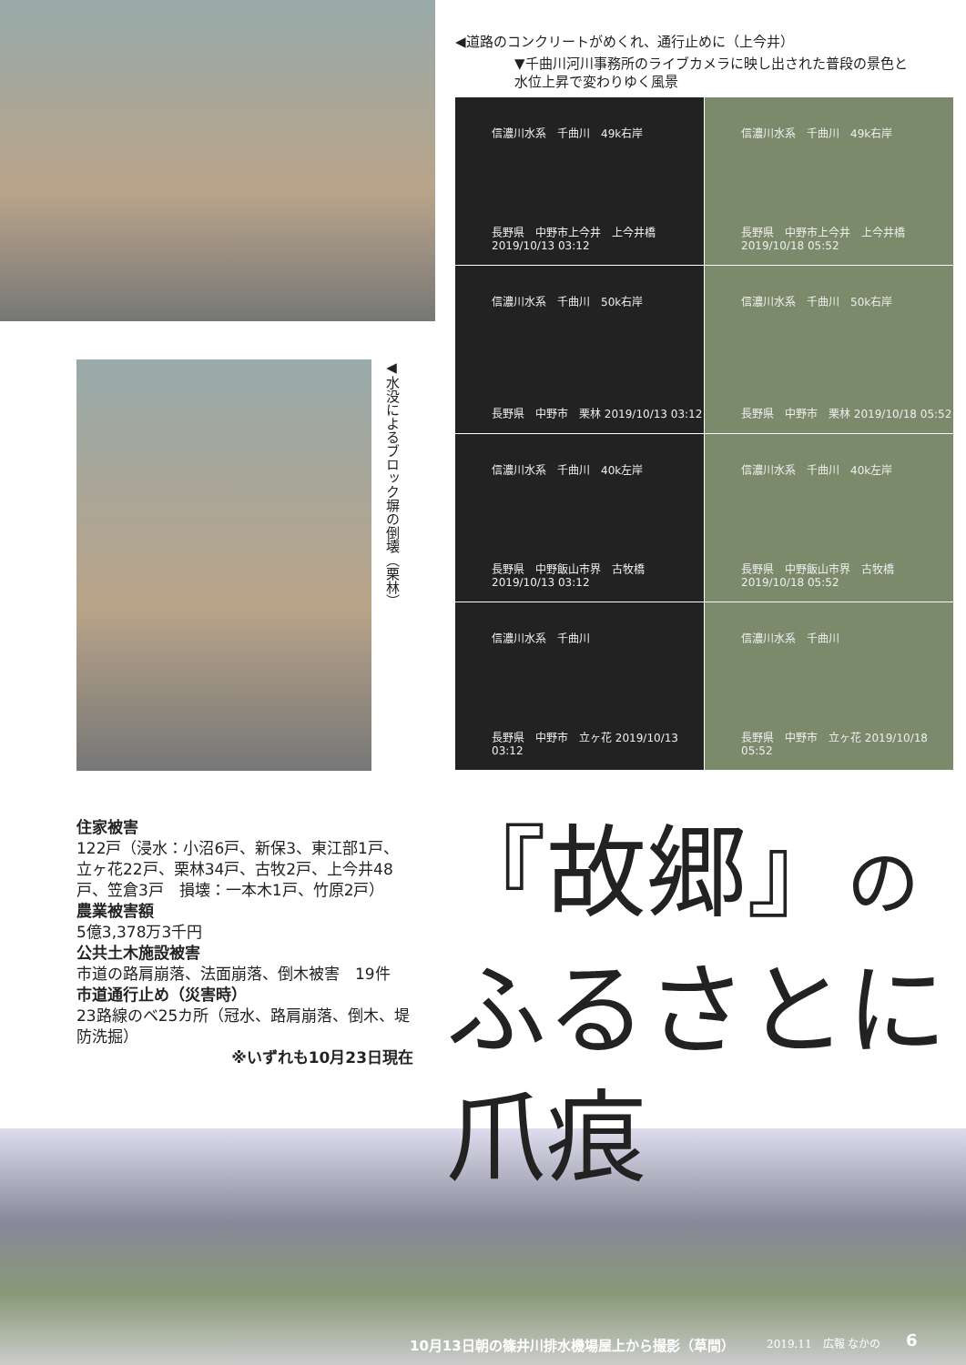◀道路のコンクリートがめくれ、通行止めに（上今井）
▼千曲川河川事務所のライブカメラに映し出された普段の景色と
水位上昇で変わりゆく風景
信濃川水系　千曲川　49k右岸
長野県　中野市上今井　上今井橋 2019/10/13 03:12
信濃川水系　千曲川　49k右岸
長野県　中野市上今井　上今井橋 2019/10/18 05:52
信濃川水系　千曲川　50k右岸
長野県　中野市　栗林 2019/10/13 03:12
信濃川水系　千曲川　50k右岸
長野県　中野市　栗林 2019/10/18 05:52
信濃川水系　千曲川　40k左岸
長野県　中野飯山市界　古牧橋 2019/10/13 03:12
信濃川水系　千曲川　40k左岸
長野県　中野飯山市界　古牧橋 2019/10/18 05:52
信濃川水系　千曲川
長野県　中野市　立ヶ花 2019/10/13 03:12
信濃川水系　千曲川
長野県　中野市　立ヶ花 2019/10/18 05:52
◀水没によるブロック塀の倒壊（栗林）
住家被害
122戸（浸水：小沼6戸、新保3、東江部1戸、立ヶ花22戸、栗林34戸、古牧2戸、上今井48戸、笠倉3戸　損壊：一本木1戸、竹原2戸）
農業被害額
5億3,378万3千円
公共土木施設被害
市道の路肩崩落、法面崩落、倒木被害　19件
市道通行止め（災害時）
23路線のベ25カ所（冠水、路肩崩落、倒木、堤防洗掘）
※いずれも10月23日現在
『故郷』の
ふるさとに
爪痕
10月13日朝の篠井川排水機場屋上から撮影（草間）
2019.11　広報 なかの 6